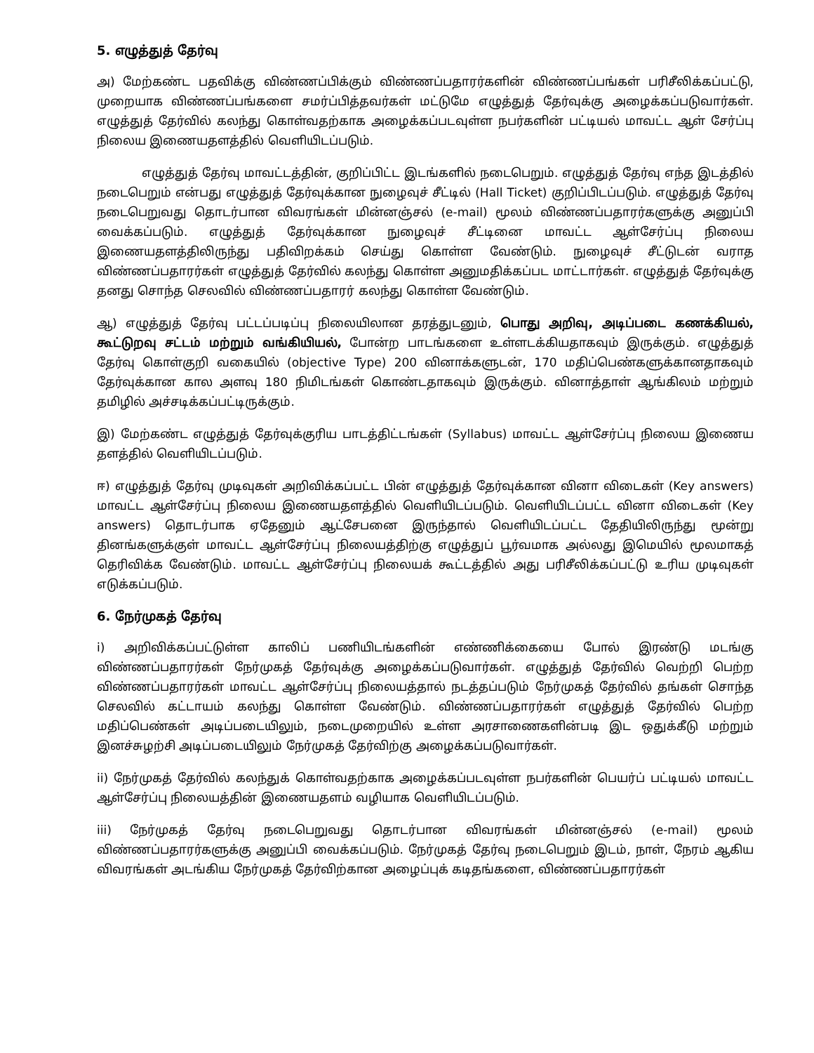5. எழுத்துத் தேர்வு
அ) மேற்கண்ட பதவிக்கு விண்ணப்பிக்கும் விண்ணப்பதாரர்களின் விண்ணப்பங்கள் பரிசீலிக்கப்பட்டு, முறையாக விண்ணப்பங்களை சமர்ப்பித்தவர்கள் மட்டுமே எழுத்துத் தேர்வுக்கு அழைக்கப்படுவார்கள். எழுத்துத் தேர்வில் கலந்து கொள்வதற்காக அழைக்கப்படவுள்ள நபர்களின் பட்டியல் மாவட்ட ஆள் சேர்ப்பு நிலைய இணையதளத்தில் வெளியிடப்படும்.
எழுத்துத் தேர்வு மாவட்டத்தின், குறிப்பிட்ட இடங்களில் நடைபெறும். எழுத்துத் தேர்வு எந்த இடத்தில் நடைபெறும் என்பது எழுத்துத் தேர்வுக்கான நுழைவுச் சீட்டில் (Hall Ticket) குறிப்பிடப்படும். எழுத்துத் தேர்வு நடைபெறுவது தொடர்பான விவரங்கள் மின்னஞ்சல் (e-mail) மூலம் விண்ணப்பதாரர்களுக்கு அனுப்பி வைக்கப்படும். எழுத்துத் தேர்வுக்கான நுழைவுச் சீட்டினை மாவட்ட ஆள்சேர்ப்பு நிலைய இணையதளத்திலிருந்து பதிவிறக்கம் செய்து கொள்ள வேண்டும். நுழைவுச் சீட்டுடன் வராத விண்ணப்பதாரர்கள் எழுத்துத் தேர்வில் கலந்து கொள்ள அனுமதிக்கப்பட மாட்டார்கள். எழுத்துத் தேர்வுக்கு தனது சொந்த செலவில் விண்ணப்பதாரர் கலந்து கொள்ள வேண்டும்.
ஆ) எழுத்துத் தேர்வு பட்டப்படிப்பு நிலையிலான தரத்துடனும், பொது அறிவு, அடிப்படை கணக்கியல், கூட்டுறவு சட்டம் மற்றும் வங்கியியல், போன்ற பாடங்களை உள்ளடக்கியதாகவும் இருக்கும். எழுத்துத் தேர்வு கொள்குறி வகையில் (objective Type) 200 வினாக்களுடன், 170 மதிப்பெண்களுக்கானதாகவும் தேர்வுக்கான கால அளவு 180 நிமிடங்கள் கொண்டதாகவும் இருக்கும். வினாத்தாள் ஆங்கிலம் மற்றும் தமிழில் அச்சடிக்கப்பட்டிருக்கும்.
இ) மேற்கண்ட எழுத்துத் தேர்வுக்குரிய பாடத்திட்டங்கள் (Syllabus) மாவட்ட ஆள்சேர்ப்பு நிலைய இணைய தளத்தில் வெளியிடப்படும்.
ஈ) எழுத்துத் தேர்வு முடிவுகள் அறிவிக்கப்பட்ட பின் எழுத்துத் தேர்வுக்கான வினா விடைகள் (Key answers) மாவட்ட ஆள்சேர்ப்பு நிலைய இணையதளத்தில் வெளியிடப்படும். வெளியிடப்பட்ட வினா விடைகள் (Key answers) தொடர்பாக ஏதேனும் ஆட்சேபனை இருந்தால் வெளியிடப்பட்ட தேதியிலிருந்து மூன்று தினங்களுக்குள் மாவட்ட ஆள்சேர்ப்பு நிலையத்திற்கு எழுத்துப் பூர்வமாக அல்லது இமெயில் மூலமாகத் தெரிவிக்க வேண்டும். மாவட்ட ஆள்சேர்ப்பு நிலையக் கூட்டத்தில் அது பரிசீலிக்கப்பட்டு உரிய முடிவுகள் எடுக்கப்படும்.
6. நேர்முகத் தேர்வு
i) அறிவிக்கப்பட்டுள்ள காலிப் பணியிடங்களின் எண்ணிக்கையை போல் இரண்டு மடங்கு விண்ணப்பதாரர்கள் நேர்முகத் தேர்வுக்கு அழைக்கப்படுவார்கள். எழுத்துத் தேர்வில் வெற்றி பெற்ற விண்ணப்பதாரர்கள் மாவட்ட ஆள்சேர்ப்பு நிலையத்தால் நடத்தப்படும் நேர்முகத் தேர்வில் தங்கள் சொந்த செலவில் கட்டாயம் கலந்து கொள்ள வேண்டும். விண்ணப்பதாரர்கள் எழுத்துத் தேர்வில் பெற்ற மதிப்பெண்கள் அடிப்படையிலும், நடைமுறையில் உள்ள அரசாணைகளின்படி இட ஒதுக்கீடு மற்றும் இனச்சுழற்சி அடிப்படையிலும் நேர்முகத் தேர்விற்கு அழைக்கப்படுவார்கள்.
ii) நேர்முகத் தேர்வில் கலந்துக் கொள்வதற்காக அழைக்கப்படவுள்ள நபர்களின் பெயர்ப் பட்டியல் மாவட்ட ஆள்சேர்ப்பு நிலையத்தின் இணையதளம் வழியாக வெளியிடப்படும்.
iii) நேர்முகத் தேர்வு நடைபெறுவது தொடர்பான விவரங்கள் மின்னஞ்சல் (e-mail) மூலம் விண்ணப்பதாரர்களுக்கு அனுப்பி வைக்கப்படும். நேர்முகத் தேர்வு நடைபெறும் இடம், நாள், நேரம் ஆகிய விவரங்கள் அடங்கிய நேர்முகத் தேர்விற்கான அழைப்புக் கடிதங்களை, விண்ணப்பதாரர்கள்